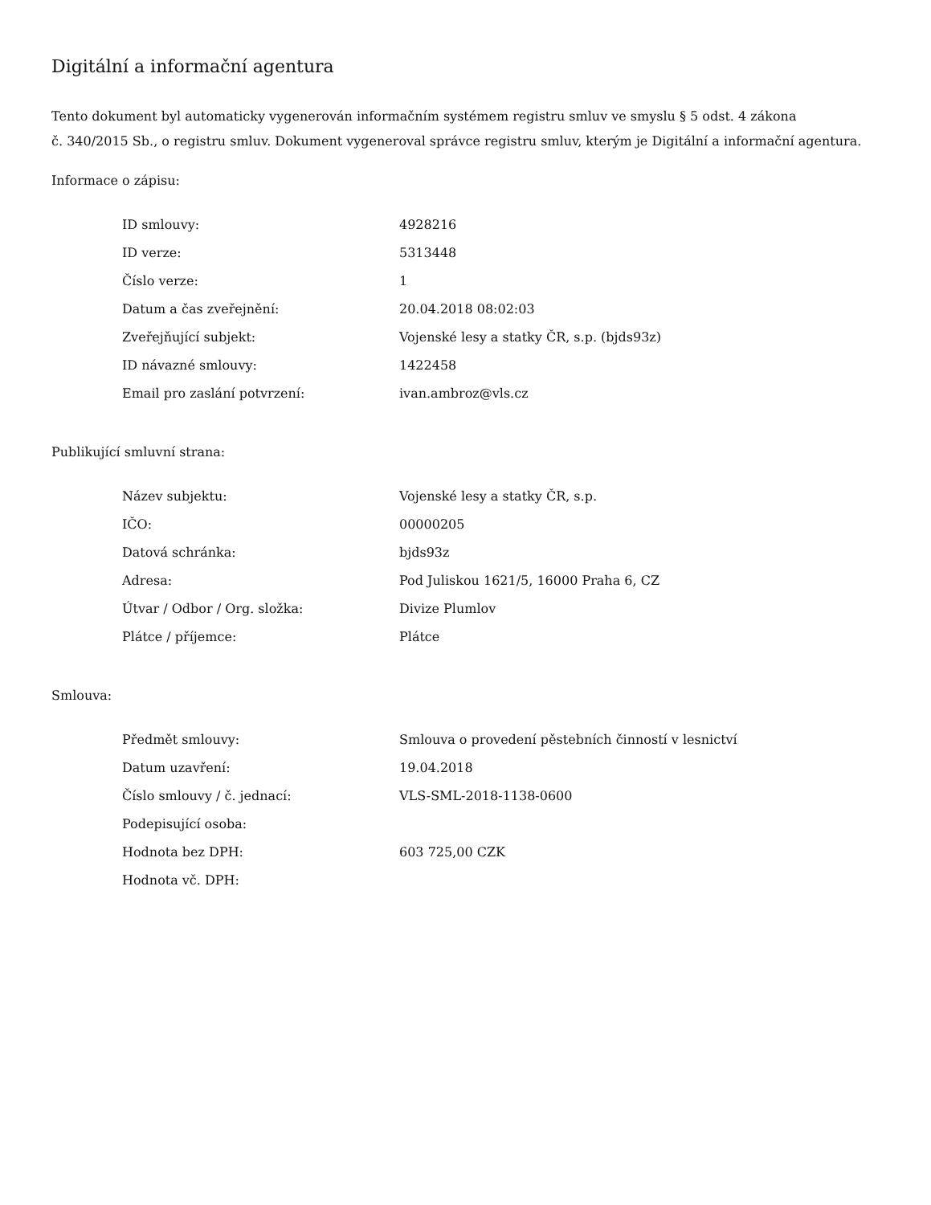Digitální a informační agentura
Tento dokument byl automaticky vygenerován informačním systémem registru smluv ve smyslu § 5 odst. 4 zákona
č. 340/2015 Sb., o registru smluv. Dokument vygeneroval správce registru smluv, kterým je Digitální a informační agentura.
Informace o zápisu:
| ID smlouvy: | 4928216 |
| ID verze: | 5313448 |
| Číslo verze: | 1 |
| Datum a čas zveřejnění: | 20.04.2018 08:02:03 |
| Zveřejňující subjekt: | Vojenské lesy a statky ČR, s.p. (bjds93z) |
| ID návazné smlouvy: | 1422458 |
| Email pro zaslání potvrzení: | ivan.ambroz@vls.cz |
Publikující smluvní strana:
| Název subjektu: | Vojenské lesy a statky ČR, s.p. |
| IČO: | 00000205 |
| Datová schránka: | bjds93z |
| Adresa: | Pod Juliskou 1621/5, 16000 Praha 6, CZ |
| Útvar / Odbor / Org. složka: | Divize Plumlov |
| Plátce / příjemce: | Plátce |
Smlouva:
| Předmět smlouvy: | Smlouva o provedení pěstebních činností v lesnictví |
| Datum uzavření: | 19.04.2018 |
| Číslo smlouvy / č. jednací: | VLS-SML-2018-1138-0600 |
| Podepisující osoba: | |
| Hodnota bez DPH: | 603 725,00 CZK |
| Hodnota vč. DPH: | |